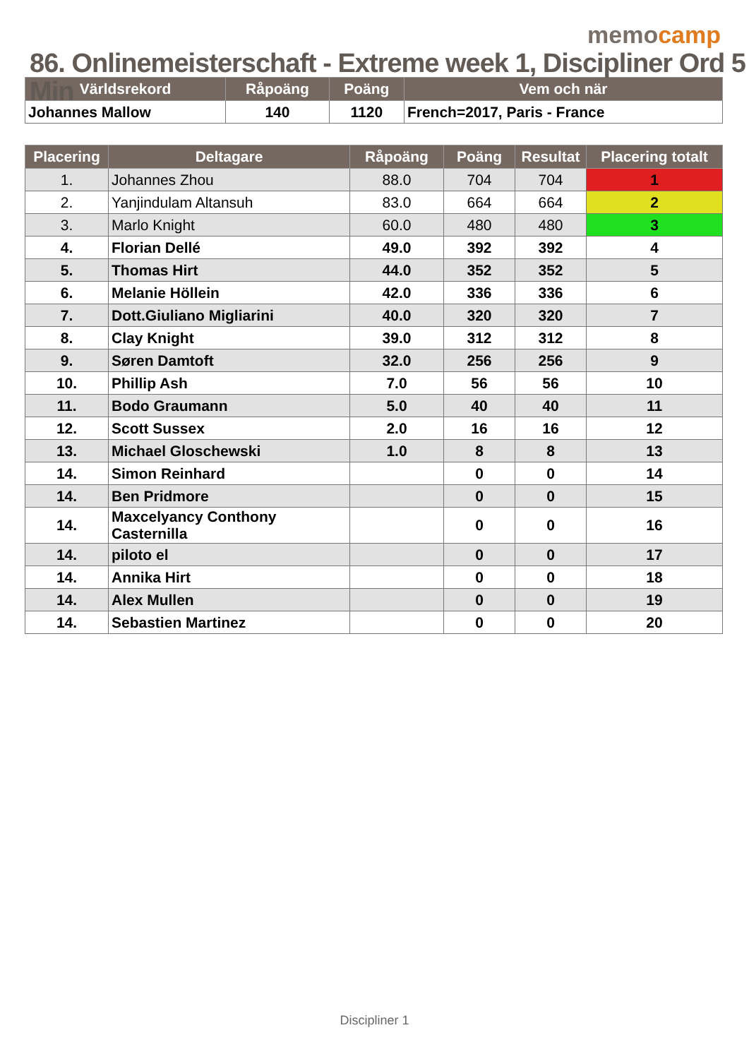memocamp
86. Onlinemeisterschaft - Extreme week 1, Discipliner Ord 5 Min
| Världsrekord | Råpoäng | Poäng | Vem och när |
| --- | --- | --- | --- |
| Johannes Mallow | 140 | 1120 | French=2017, Paris - France |
| Placering | Deltagare | Råpoäng | Poäng | Resultat | Placering totalt |
| --- | --- | --- | --- | --- | --- |
| 1. | Johannes Zhou | 88.0 | 704 | 704 | 1 |
| 2. | Yanjindulam Altansuh | 83.0 | 664 | 664 | 2 |
| 3. | Marlo Knight | 60.0 | 480 | 480 | 3 |
| 4. | Florian Dellé | 49.0 | 392 | 392 | 4 |
| 5. | Thomas Hirt | 44.0 | 352 | 352 | 5 |
| 6. | Melanie Höllein | 42.0 | 336 | 336 | 6 |
| 7. | Dott.Giuliano Migliarini | 40.0 | 320 | 320 | 7 |
| 8. | Clay Knight | 39.0 | 312 | 312 | 8 |
| 9. | Søren Damtoft | 32.0 | 256 | 256 | 9 |
| 10. | Phillip Ash | 7.0 | 56 | 56 | 10 |
| 11. | Bodo Graumann | 5.0 | 40 | 40 | 11 |
| 12. | Scott Sussex | 2.0 | 16 | 16 | 12 |
| 13. | Michael Gloschewski | 1.0 | 8 | 8 | 13 |
| 14. | Simon Reinhard | | 0 | 0 | 14 |
| 14. | Ben Pridmore | | 0 | 0 | 15 |
| 14. | Maxcelyancy Conthony Casternilla | | 0 | 0 | 16 |
| 14. | piloto el | | 0 | 0 | 17 |
| 14. | Annika Hirt | | 0 | 0 | 18 |
| 14. | Alex Mullen | | 0 | 0 | 19 |
| 14. | Sebastien Martinez | | 0 | 0 | 20 |
Discipliner 1